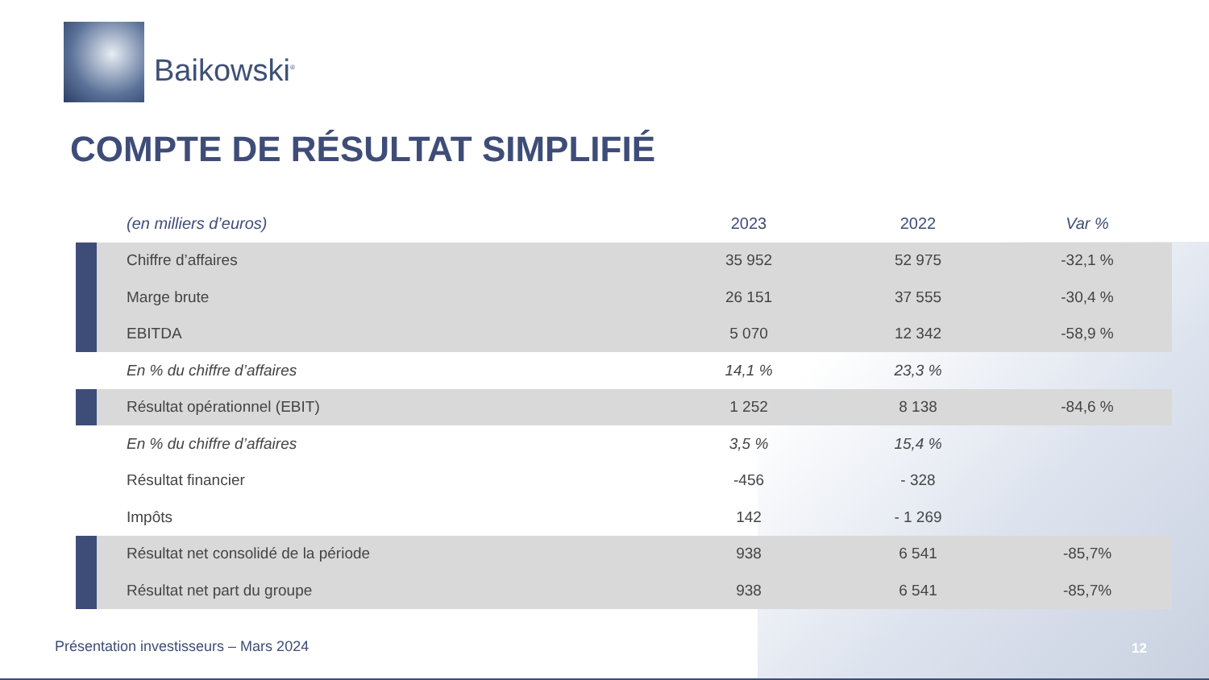Baikowski<sup>®</sup>
COMPTE DE RÉSULTAT SIMPLIFIÉ
| | (en milliers d’euros) | 2023 | 2022 | Var % |
| --- | --- | --- | --- | --- |
| | Chiffre d’affaires | 35 952 | 52 975 | -32,1 % |
| | Marge brute | 26 151 | 37 555 | -30,4 % |
| | EBITDA | 5 070 | 12 342 | -58,9 % |
| | En % du chiffre d’affaires | 14,1 % | 23,3 % | |
| | Résultat opérationnel (EBIT) | 1 252 | 8 138 | -84,6 % |
| | En % du chiffre d’affaires | 3,5 % | 15,4 % | |
| | Résultat financier | -456 | - 328 | |
| | Impôts | 142 | - 1 269 | |
| | Résultat net consolidé de la période | 938 | 6 541 | -85,7% |
| | Résultat net part du groupe | 938 | 6 541 | -85,7% |
Présentation investisseurs – Mars 2024
12